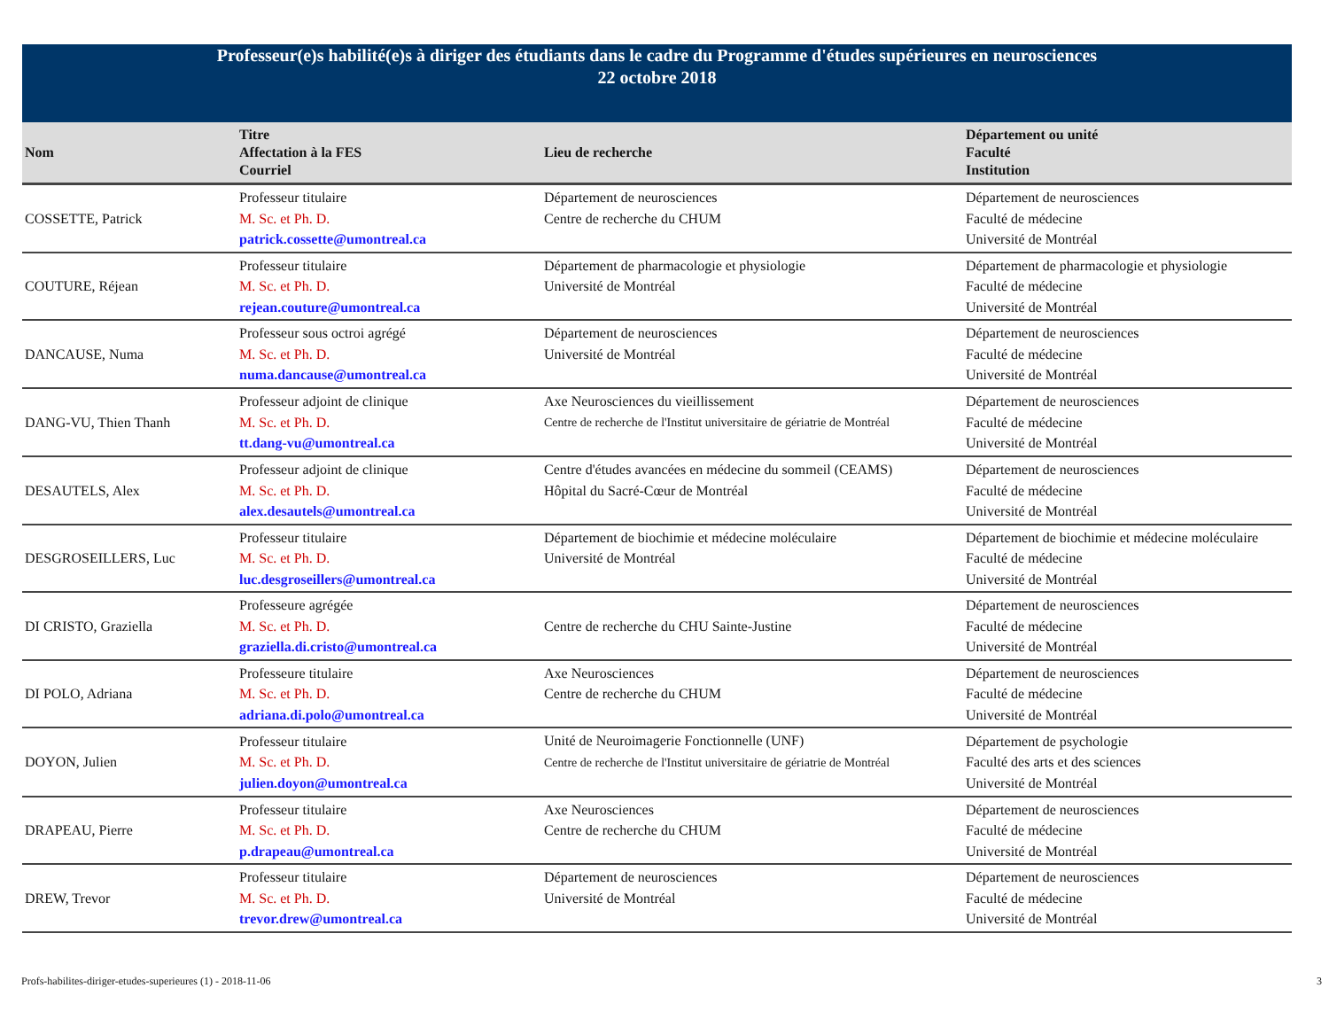Professeur(e)s habilité(e)s à diriger des étudiants dans le cadre du Programme d'études supérieures en neurosciences
22 octobre 2018
| Nom | Titre Affectation à la FES Courriel | Lieu de recherche | Département ou unité Faculté Institution |
| --- | --- | --- | --- |
| COSSETTE, Patrick | Professeur titulaire M. Sc. et Ph. D. patrick.cossette@umontreal.ca | Département de neurosciences Centre de recherche du CHUM | Département de neurosciences Faculté de médecine Université de Montréal |
| COUTURE, Réjean | Professeur titulaire M. Sc. et Ph. D. rejean.couture@umontreal.ca | Département de pharmacologie et physiologie Université de Montréal | Département de pharmacologie et physiologie Faculté de médecine Université de Montréal |
| DANCAUSE, Numa | Professeur sous octroi agrégé M. Sc. et Ph. D. numa.dancause@umontreal.ca | Département de neurosciences Université de Montréal | Département de neurosciences Faculté de médecine Université de Montréal |
| DANG-VU, Thien Thanh | Professeur adjoint de clinique M. Sc. et Ph. D. tt.dang-vu@umontreal.ca | Axe Neurosciences du vieillissement Centre de recherche de l'Institut universitaire de gériatrie de Montréal | Département de neurosciences Faculté de médecine Université de Montréal |
| DESAUTELS, Alex | Professeur adjoint de clinique M. Sc. et Ph. D. alex.desautels@umontreal.ca | Centre d'études avancées en médecine du sommeil (CEAMS) Hôpital du Sacré-Cœur de Montréal | Département de neurosciences Faculté de médecine Université de Montréal |
| DESGROSEILLERS, Luc | Professeur titulaire M. Sc. et Ph. D. luc.desgroseillers@umontreal.ca | Département de biochimie et médecine moléculaire Université de Montréal | Département de biochimie et médecine moléculaire Faculté de médecine Université de Montréal |
| DI CRISTO, Graziella | Professeure agrégée M. Sc. et Ph. D. graziella.di.cristo@umontreal.ca | Centre de recherche du CHU Sainte-Justine | Département de neurosciences Faculté de médecine Université de Montréal |
| DI POLO, Adriana | Professeure titulaire M. Sc. et Ph. D. adriana.di.polo@umontreal.ca | Axe Neurosciences Centre de recherche du CHUM | Département de neurosciences Faculté de médecine Université de Montréal |
| DOYON, Julien | Professeur titulaire M. Sc. et Ph. D. julien.doyon@umontreal.ca | Unité de Neuroimagerie Fonctionnelle (UNF) Centre de recherche de l'Institut universitaire de gériatrie de Montréal | Département de psychologie Faculté des arts et des sciences Université de Montréal |
| DRAPEAU, Pierre | Professeur titulaire M. Sc. et Ph. D. p.drapeau@umontreal.ca | Axe Neurosciences Centre de recherche du CHUM | Département de neurosciences Faculté de médecine Université de Montréal |
| DREW, Trevor | Professeur titulaire M. Sc. et Ph. D. trevor.drew@umontreal.ca | Département de neurosciences Université de Montréal | Département de neurosciences Faculté de médecine Université de Montréal |
Profs-habilites-diriger-etudes-superieures (1) - 2018-11-06 3